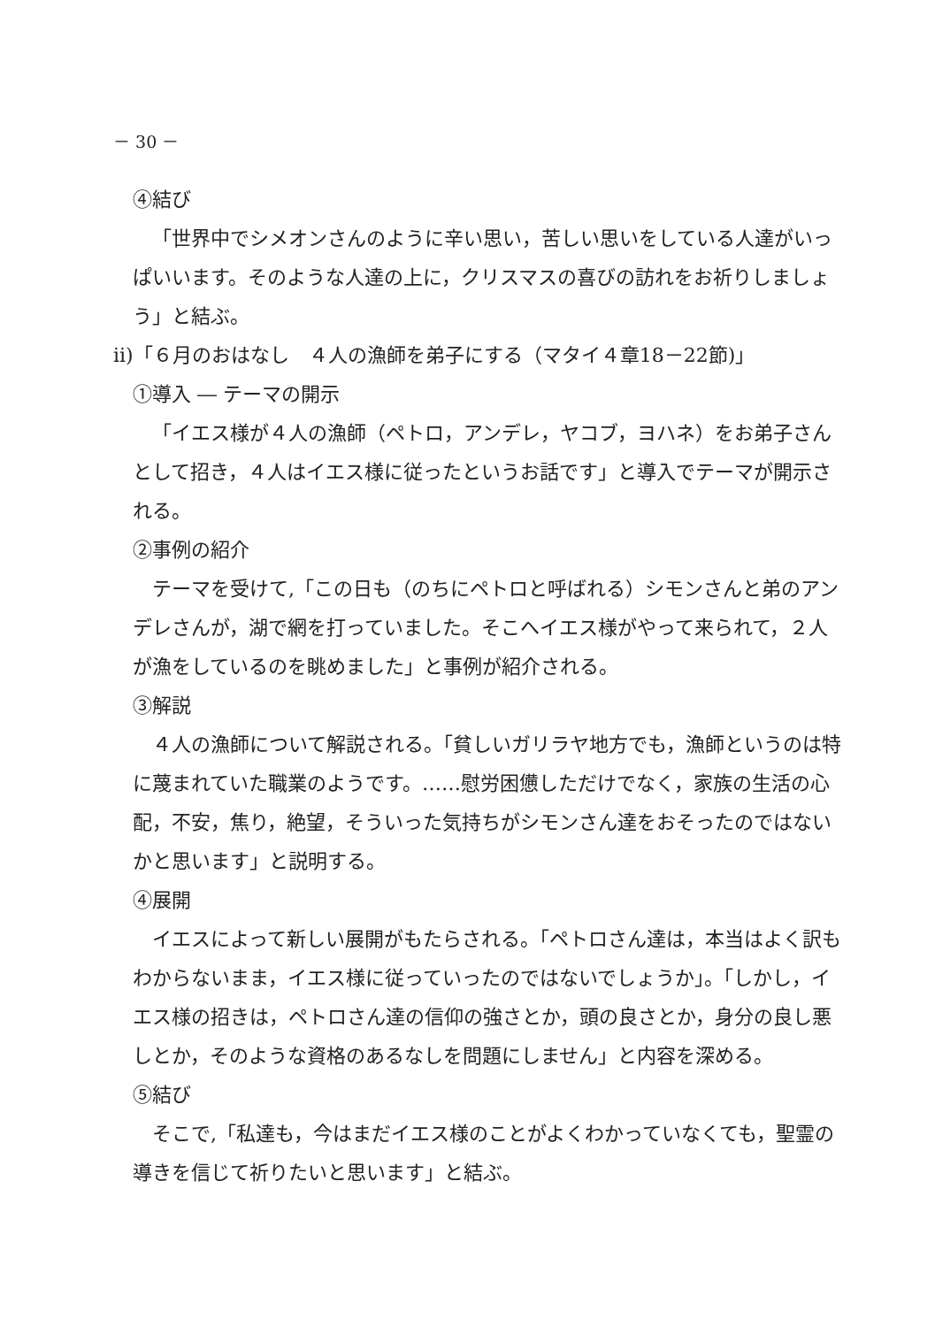－ 30 －
④結び
「世界中でシメオンさんのように辛い思い，苦しい思いをしている人達がいっぱいいます。そのような人達の上に，クリスマスの喜びの訪れをお祈りしましょう」と結ぶ。
ⅱ)「６月のおはなし　４人の漁師を弟子にする（マタイ４章18－22節)」
①導入 ― テーマの開示
「イエス様が４人の漁師（ペトロ，アンデレ，ヤコブ，ヨハネ）をお弟子さんとして招き，４人はイエス様に従ったというお話です」と導入でテーマが開示される。
②事例の紹介
テーマを受けて,「この日も（のちにペトロと呼ばれる）シモンさんと弟のアンデレさんが，湖で網を打っていました。そこへイエス様がやって来られて，２人が漁をしているのを眺めました」と事例が紹介される。
③解説
４人の漁師について解説される。「貧しいガリラヤ地方でも，漁師というのは特に蔑まれていた職業のようです。……慰労困憊しただけでなく，家族の生活の心配，不安，焦り，絶望，そういった気持ちがシモンさん達をおそったのではないかと思います」と説明する。
④展開
イエスによって新しい展開がもたらされる。「ペトロさん達は，本当はよく訳もわからないまま，イエス様に従っていったのではないでしょうか」。「しかし，イエス様の招きは，ペトロさん達の信仰の強さとか，頭の良さとか，身分の良し悪しとか，そのような資格のあるなしを問題にしません」と内容を深める。
⑤結び
そこで,「私達も，今はまだイエス様のことがよくわかっていなくても，聖霊の導きを信じて祈りたいと思います」と結ぶ。